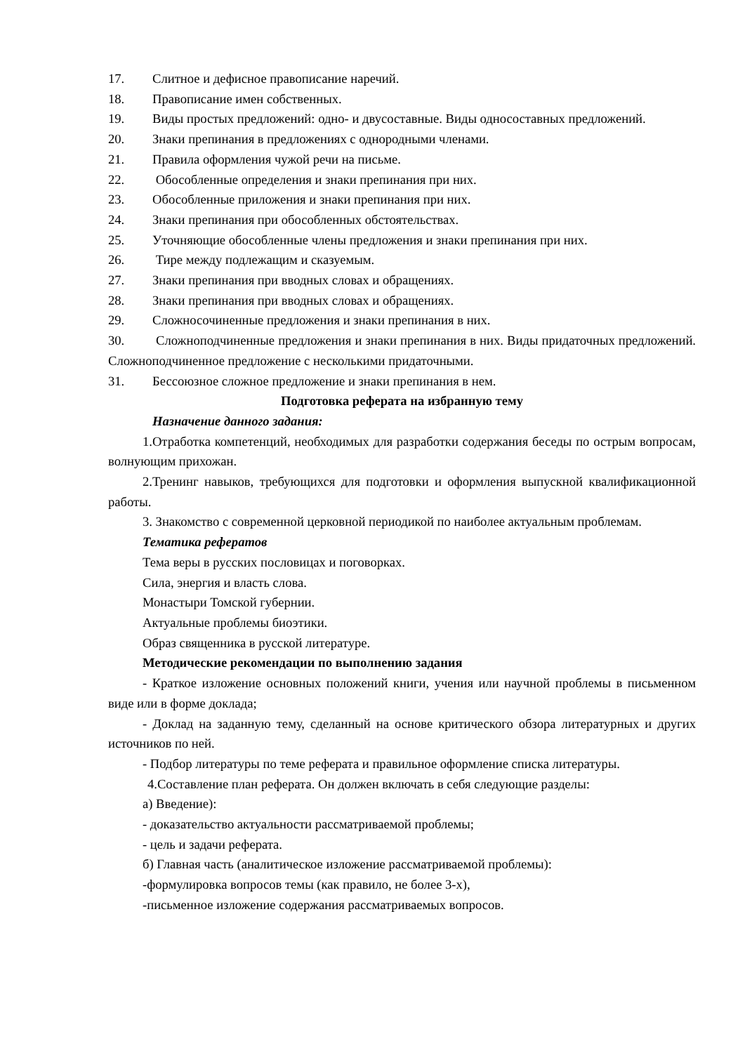17. Слитное и дефисное правописание наречий.
18. Правописание имен собственных.
19. Виды простых предложений: одно- и двусоставные. Виды односоставных предложений.
20. Знаки препинания в предложениях с однородными членами.
21. Правила оформления чужой речи на письме.
22. Обособленные определения и знаки препинания при них.
23. Обособленные приложения и знаки препинания при них.
24. Знаки препинания при обособленных обстоятельствах.
25. Уточняющие обособленные члены предложения и знаки препинания при них.
26. Тире между подлежащим и сказуемым.
27. Знаки препинания при вводных словах и обращениях.
28. Знаки препинания при вводных словах и обращениях.
29. Сложносочиненные предложения и знаки препинания в них.
30. Сложноподчиненные предложения и знаки препинания в них. Виды придаточных предложений. Сложноподчиненное предложение с несколькими придаточными.
31. Бессоюзное сложное предложение и знаки препинания в нем.
Подготовка реферата на избранную тему
Назначение данного задания:
1.Отработка компетенций, необходимых для разработки содержания беседы по острым вопросам, волнующим прихожан.
2.Тренинг навыков, требующихся для подготовки и оформления выпускной квалификационной работы.
3. Знакомство с современной церковной периодикой по наиболее актуальным проблемам.
Тематика рефератов
Тема веры в русских пословицах и поговорках.
Сила, энергия и власть слова.
Монастыри Томской губернии.
Актуальные проблемы биоэтики.
Образ священника в русской литературе.
Методические рекомендации по выполнению задания
- Краткое изложение основных положений книги, учения или научной проблемы в письменном виде или в форме доклада;
- Доклад на заданную тему, сделанный на основе критического обзора литературных и других источников по ней.
- Подбор литературы по теме реферата и правильное оформление списка литературы.
4.Составление план реферата. Он должен включать в себя следующие разделы:
а) Введение):
- доказательство актуальности рассматриваемой проблемы;
- цель и задачи реферата.
б) Главная часть (аналитическое изложение рассматриваемой проблемы):
-формулировка вопросов темы (как правило, не более 3-х),
-письменное изложение содержания рассматриваемых вопросов.